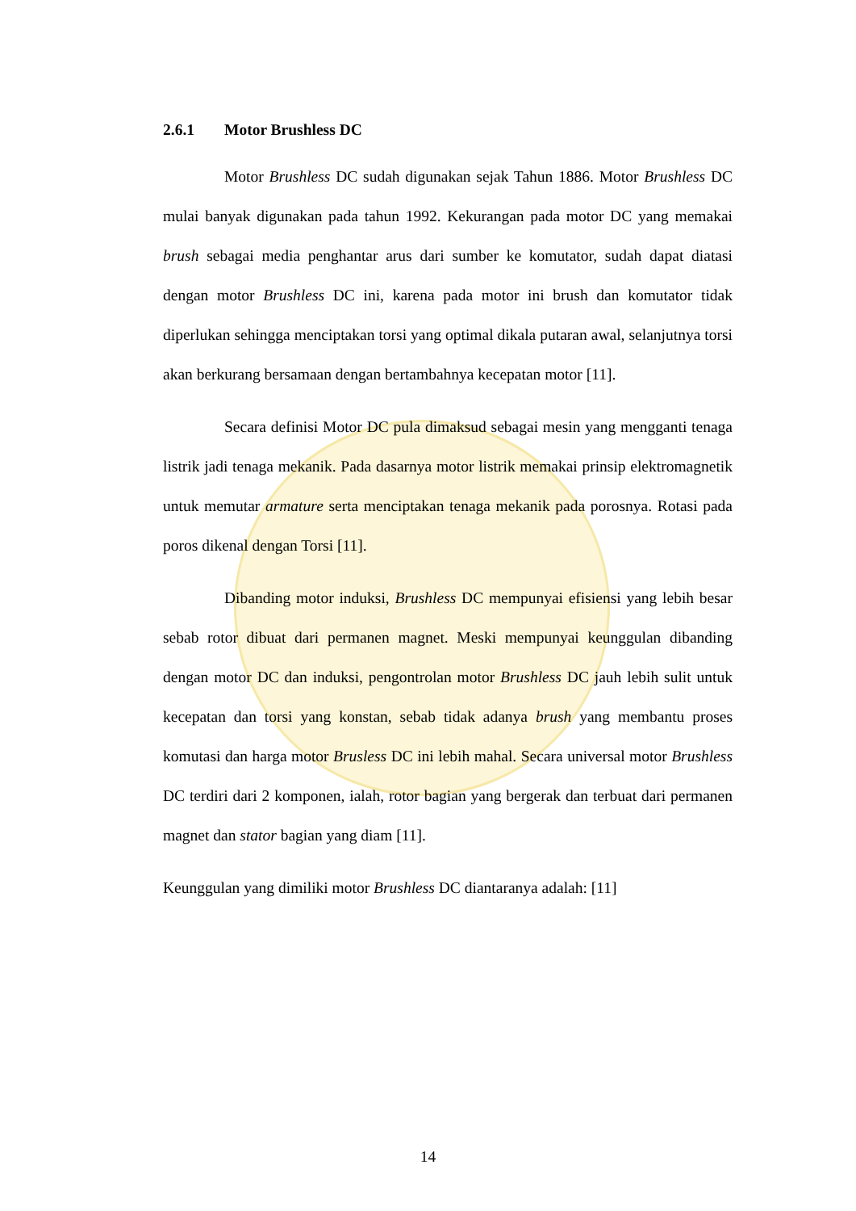2.6.1 Motor Brushless DC
Motor Brushless DC sudah digunakan sejak Tahun 1886. Motor Brushless DC mulai banyak digunakan pada tahun 1992. Kekurangan pada motor DC yang memakai brush sebagai media penghantar arus dari sumber ke komutator, sudah dapat diatasi dengan motor Brushless DC ini, karena pada motor ini brush dan komutator tidak diperlukan sehingga menciptakan torsi yang optimal dikala putaran awal, selanjutnya torsi akan berkurang bersamaan dengan bertambahnya kecepatan motor [11].
Secara definisi Motor DC pula dimaksud sebagai mesin yang mengganti tenaga listrik jadi tenaga mekanik. Pada dasarnya motor listrik memakai prinsip elektromagnetik untuk memutar armature serta menciptakan tenaga mekanik pada porosnya. Rotasi pada poros dikenal dengan Torsi [11].
Dibanding motor induksi, Brushless DC mempunyai efisiensi yang lebih besar sebab rotor dibuat dari permanen magnet. Meski mempunyai keunggulan dibanding dengan motor DC dan induksi, pengontrolan motor Brushless DC jauh lebih sulit untuk kecepatan dan torsi yang konstan, sebab tidak adanya brush yang membantu proses komutasi dan harga motor Brusless DC ini lebih mahal. Secara universal motor Brushless DC terdiri dari 2 komponen, ialah, rotor bagian yang bergerak dan terbuat dari permanen magnet dan stator bagian yang diam [11].
Keunggulan yang dimiliki motor Brushless DC diantaranya adalah: [11]
14